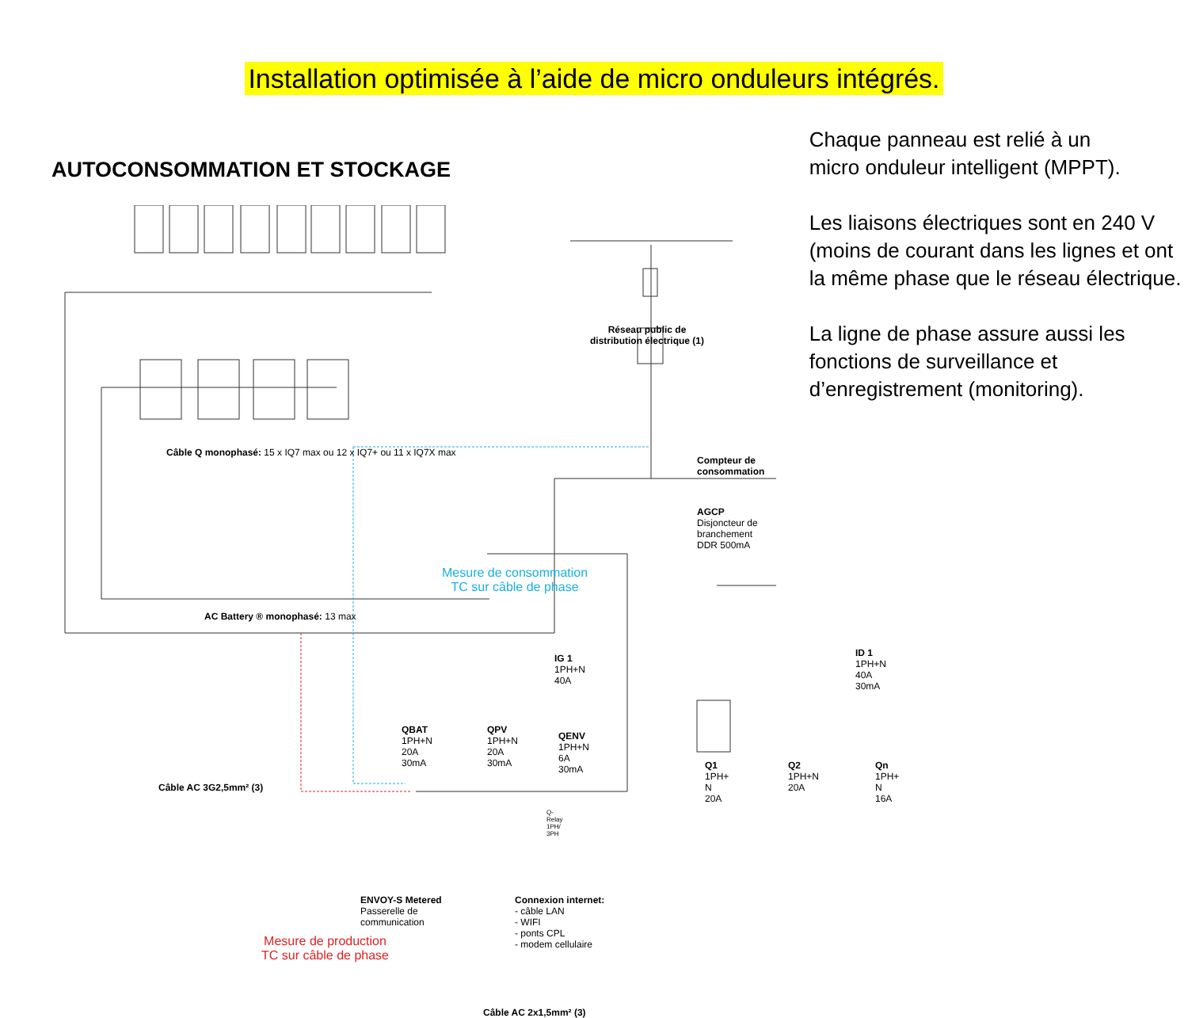Installation optimisée à l’aide de micro onduleurs intégrés.
AUTOCONSOMMATION ET STOCKAGE
Câble Q monophasé: 15 x IQ7 max ou 12 x IQ7+ ou 11 x IQ7X max
AC Battery ® monophasé: 13 max
Câble AC 3G2,5mm² (3)
Réseau public de
distribution électrique (1)
Compteur de
consommation
AGCP
Disjoncteur de
branchement
DDR 500mA
Mesure de consommation
TC sur câble de phase
IG 1
1PH+N
40A
ID 1
1PH+N
40A
30mA
QBAT
1PH+N
20A
30mA
QPV
1PH+N
20A
30mA
QENV
1PH+N
6A
30mA
Q-
Relay
1PH/
3PH
Q1
1PH+
N
20A
Q2
1PH+N
20A
Qn
1PH+
N
16A
Mesure de production
TC sur câble de phase
ENVOY-S Metered
Passerelle de
communication
Connexion internet:
- câble LAN
- WIFI
- ponts CPL
- modem cellulaire
Câble AC 2x1,5mm² (3)
Chaque panneau est relié à un
micro onduleur intelligent (MPPT).
Les liaisons électriques sont en 240 V (moins de courant dans les lignes et ont la même phase que le réseau électrique.
La ligne de phase assure aussi les fonctions de surveillance et d’enregistrement (monitoring).